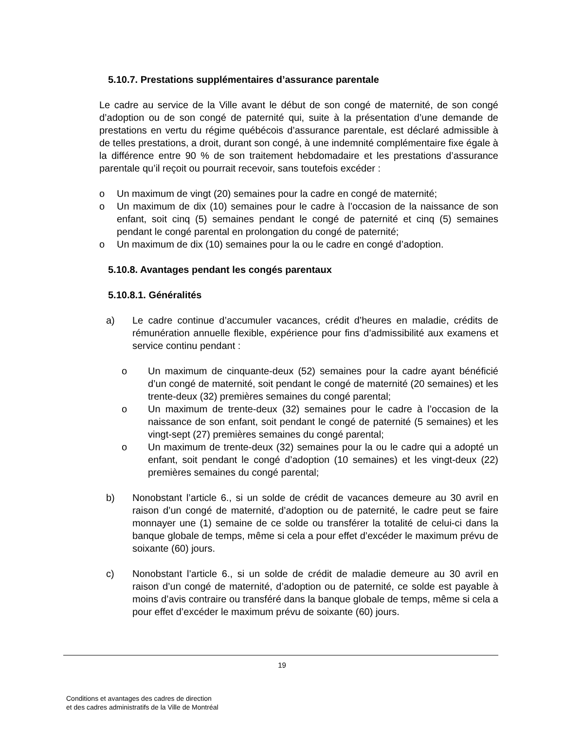5.10.7. Prestations supplémentaires d’assurance parentale
Le cadre au service de la Ville avant le début de son congé de maternité, de son congé d’adoption ou de son congé de paternité qui, suite à la présentation d’une demande de prestations en vertu du régime québécois d’assurance parentale, est déclaré admissible à de telles prestations, a droit, durant son congé, à une indemnité complémentaire fixe égale à la différence entre 90 % de son traitement hebdomadaire et les prestations d’assurance parentale qu’il reçoit ou pourrait recevoir, sans toutefois excéder :
o Un maximum de vingt (20) semaines pour la cadre en congé de maternité;
o Un maximum de dix (10) semaines pour le cadre à l’occasion de la naissance de son enfant, soit cinq (5) semaines pendant le congé de paternité et cinq (5) semaines pendant le congé parental en prolongation du congé de paternité;
o Un maximum de dix (10) semaines pour la ou le cadre en congé d’adoption.
5.10.8. Avantages pendant les congés parentaux
5.10.8.1. Généralités
a) Le cadre continue d’accumuler vacances, crédit d’heures en maladie, crédits de rémunération annuelle flexible, expérience pour fins d’admissibilité aux examens et service continu pendant :
o Un maximum de cinquante-deux (52) semaines pour la cadre ayant bénéficié d’un congé de maternité, soit pendant le congé de maternité (20 semaines) et les trente-deux (32) premières semaines du congé parental;
o Un maximum de trente-deux (32) semaines pour le cadre à l’occasion de la naissance de son enfant, soit pendant le congé de paternité (5 semaines) et les vingt-sept (27) premières semaines du congé parental;
o Un maximum de trente-deux (32) semaines pour la ou le cadre qui a adopté un enfant, soit pendant le congé d’adoption (10 semaines) et les vingt-deux (22) premières semaines du congé parental;
b) Nonobstant l’article 6., si un solde de crédit de vacances demeure au 30 avril en raison d’un congé de maternité, d’adoption ou de paternité, le cadre peut se faire monnayer une (1) semaine de ce solde ou transférer la totalité de celui-ci dans la banque globale de temps, même si cela a pour effet d’excéder le maximum prévu de soixante (60) jours.
c) Nonobstant l’article 6., si un solde de crédit de maladie demeure au 30 avril en raison d’un congé de maternité, d’adoption ou de paternité, ce solde est payable à moins d’avis contraire ou transféré dans la banque globale de temps, même si cela a pour effet d’excéder le maximum prévu de soixante (60) jours.
19
Conditions et avantages des cadres de direction
et des cadres administratifs de la Ville de Montréal